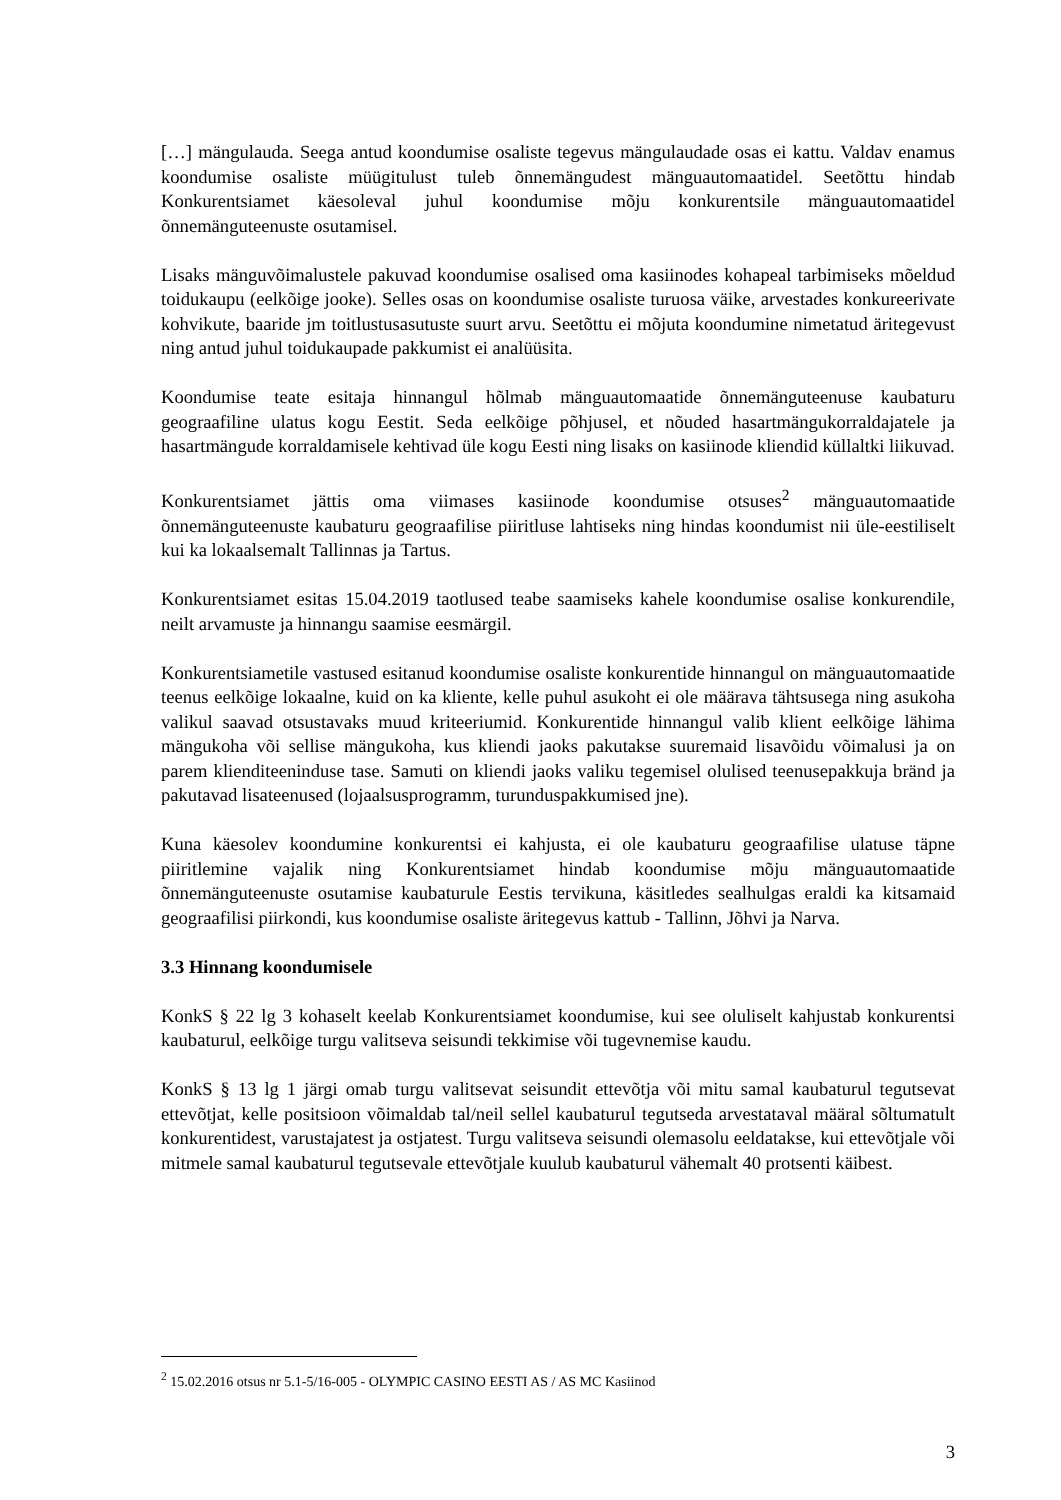[…] mängulauda. Seega antud koondumise osaliste tegevus mängulaudade osas ei kattu. Valdav enamus koondumise osaliste müügitulust tuleb õnnemängudest mänguautomaatidel. Seetõttu hindab Konkurentsiamet käesoleval juhul koondumise mõju konkurentsile mänguautomaatidel õnnemänguteenuste osutamisel.
Lisaks mänguvõimalustele pakuvad koondumise osalised oma kasiinodes kohapeal tarbimiseks mõeldud toidukaupu (eelkõige jooke). Selles osas on koondumise osaliste turuosa väike, arvestades konkureerivate kohvikute, baaride jm toitlustusasutuste suurt arvu. Seetõttu ei mõjuta koondumine nimetatud äritegevust ning antud juhul toidukaupade pakkumist ei analüüsita.
Koondumise teate esitaja hinnangul hõlmab mänguautomaatide õnnemänguteenuse kaubaturu geograafiline ulatus kogu Eestit. Seda eelkõige põhjusel, et nõuded hasartmängukorraldajatele ja hasartmängude korraldamisele kehtivad üle kogu Eesti ning lisaks on kasiinode kliendid küllaltki liikuvad.
Konkurentsiamet jättis oma viimases kasiinode koondumise otsuses<sup>2</sup> mänguautomaatide õnnemänguteenuste kaubaturu geograafilise piiritluse lahtiseks ning hindas koondumist nii üle-eestiliselt kui ka lokaalsemalt Tallinnas ja Tartus.
Konkurentsiamet esitas 15.04.2019 taotlused teabe saamiseks kahele koondumise osalise konkurendile, neilt arvamuste ja hinnangu saamise eesmärgil.
Konkurentsiametile vastused esitanud koondumise osaliste konkurentide hinnangul on mänguautomaatide teenus eelkõige lokaalne, kuid on ka kliente, kelle puhul asukoht ei ole määrava tähtsusega ning asukoha valikul saavad otsustavaks muud kriteeriumid. Konkurentide hinnangul valib klient eelkõige lähima mängukoha või sellise mängukoha, kus kliendi jaoks pakutakse suuremaid lisavõidu võimalusi ja on parem klienditeeninduse tase. Samuti on kliendi jaoks valiku tegemisel olulised teenusepakkuja bränd ja pakutavad lisateenused (lojaalsusprogramm, turunduspakkumised jne).
Kuna käesolev koondumine konkurentsi ei kahjusta, ei ole kaubaturu geograafilise ulatuse täpne piiritlemine vajalik ning Konkurentsiamet hindab koondumise mõju mänguautomaatide õnnemänguteenuste osutamise kaubaturule Eestis tervikuna, käsitledes sealhulgas eraldi ka kitsamaid geograafilisi piirkondi, kus koondumise osaliste äritegevus kattub - Tallinn, Jõhvi ja Narva.
3.3 Hinnang koondumisele
KonkS § 22 lg 3 kohaselt keelab Konkurentsiamet koondumise, kui see oluliselt kahjustab konkurentsi kaubaturul, eelkõige turgu valitseva seisundi tekkimise või tugevnemise kaudu.
KonkS § 13 lg 1 järgi omab turgu valitsevat seisundit ettevõtja või mitu samal kaubaturul tegutsevat ettevõtjat, kelle positsioon võimaldab tal/neil sellel kaubaturul tegutseda arvestataval määral sõltumatult konkurentidest, varustajatest ja ostjatest. Turgu valitseva seisundi olemasolu eeldatakse, kui ettevõtjale või mitmele samal kaubaturul tegutsevale ettevõtjale kuulub kaubaturul vähemalt 40 protsenti käibest.
<sup>2</sup> 15.02.2016 otsus nr 5.1-5/16-005 - OLYMPIC CASINO EESTI AS / AS MC Kasiinod
3